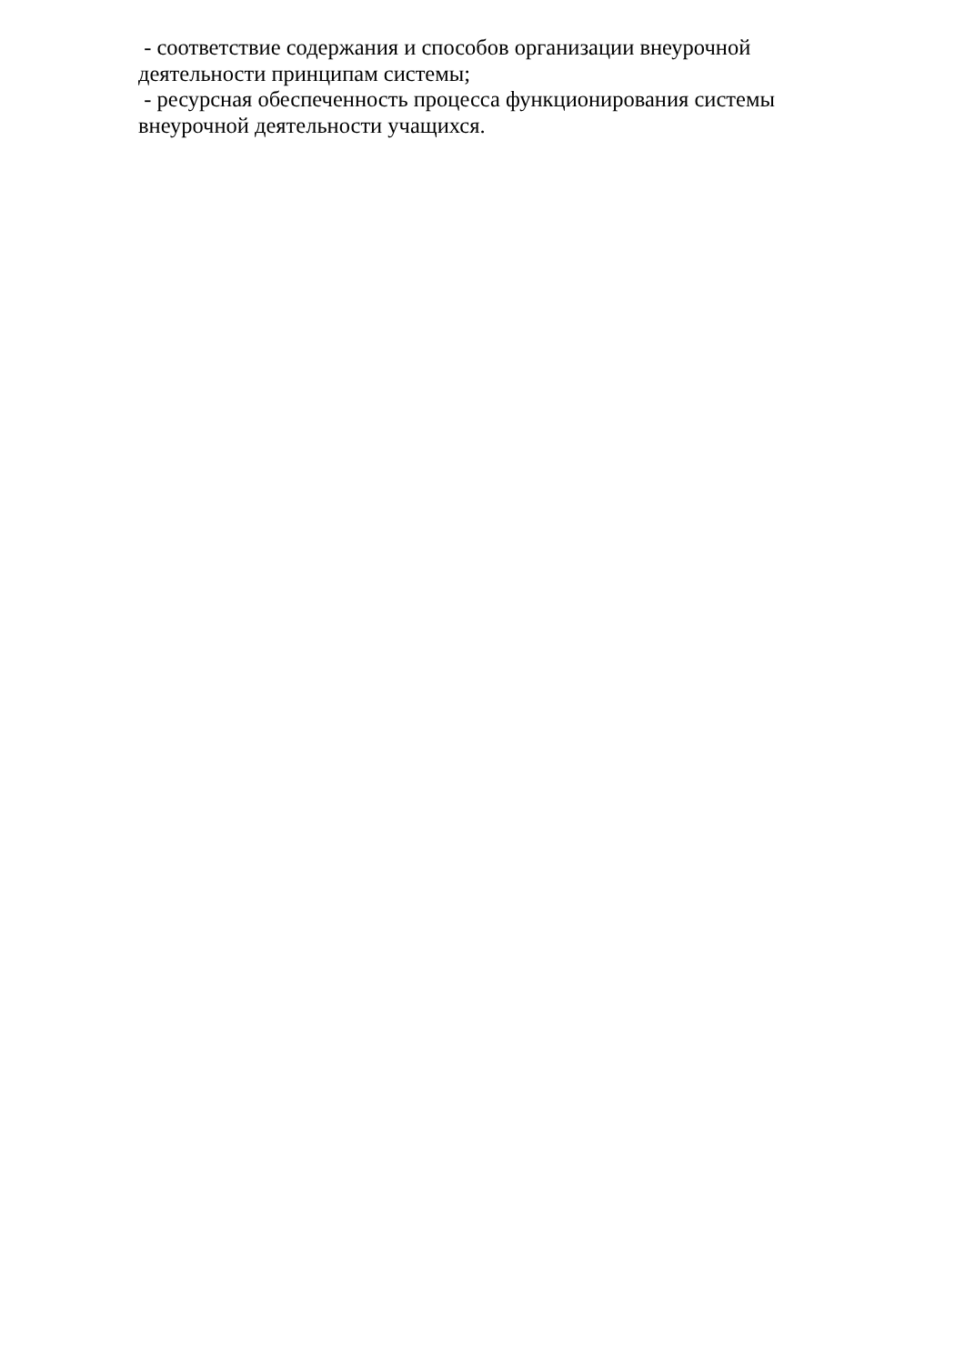- соответствие содержания и способов организации внеурочной деятельности принципам системы;
- ресурсная обеспеченность процесса функционирования системы внеурочной деятельности учащихся.